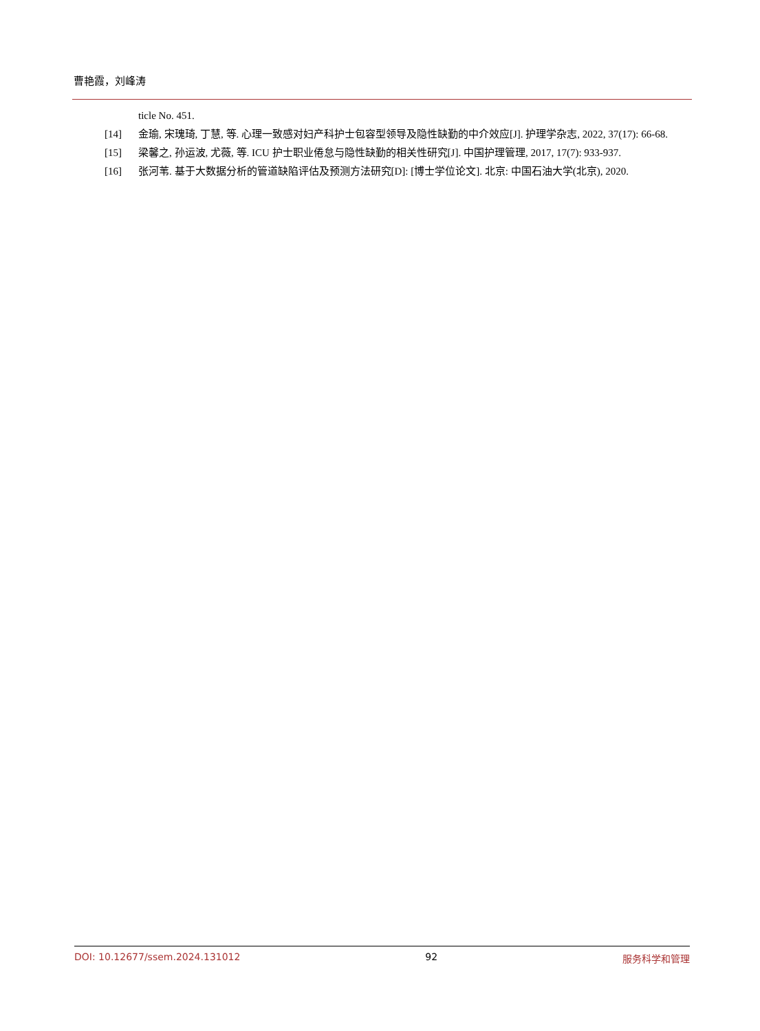曹艳霞，刘峰涛
ticle No. 451.
[14] 金瑜, 宋瑰琦, 丁慧, 等. 心理一致感对妇产科护士包容型领导及隐性缺勤的中介效应[J]. 护理学杂志, 2022, 37(17): 66-68.
[15] 梁馨之, 孙运波, 尤薇, 等. ICU 护士职业倦怠与隐性缺勤的相关性研究[J]. 中国护理管理, 2017, 17(7): 933-937.
[16] 张河苇. 基于大数据分析的管道缺陷评估及预测方法研究[D]: [博士学位论文]. 北京: 中国石油大学(北京), 2020.
DOI: 10.12677/ssem.2024.131012 92 服务科学和管理